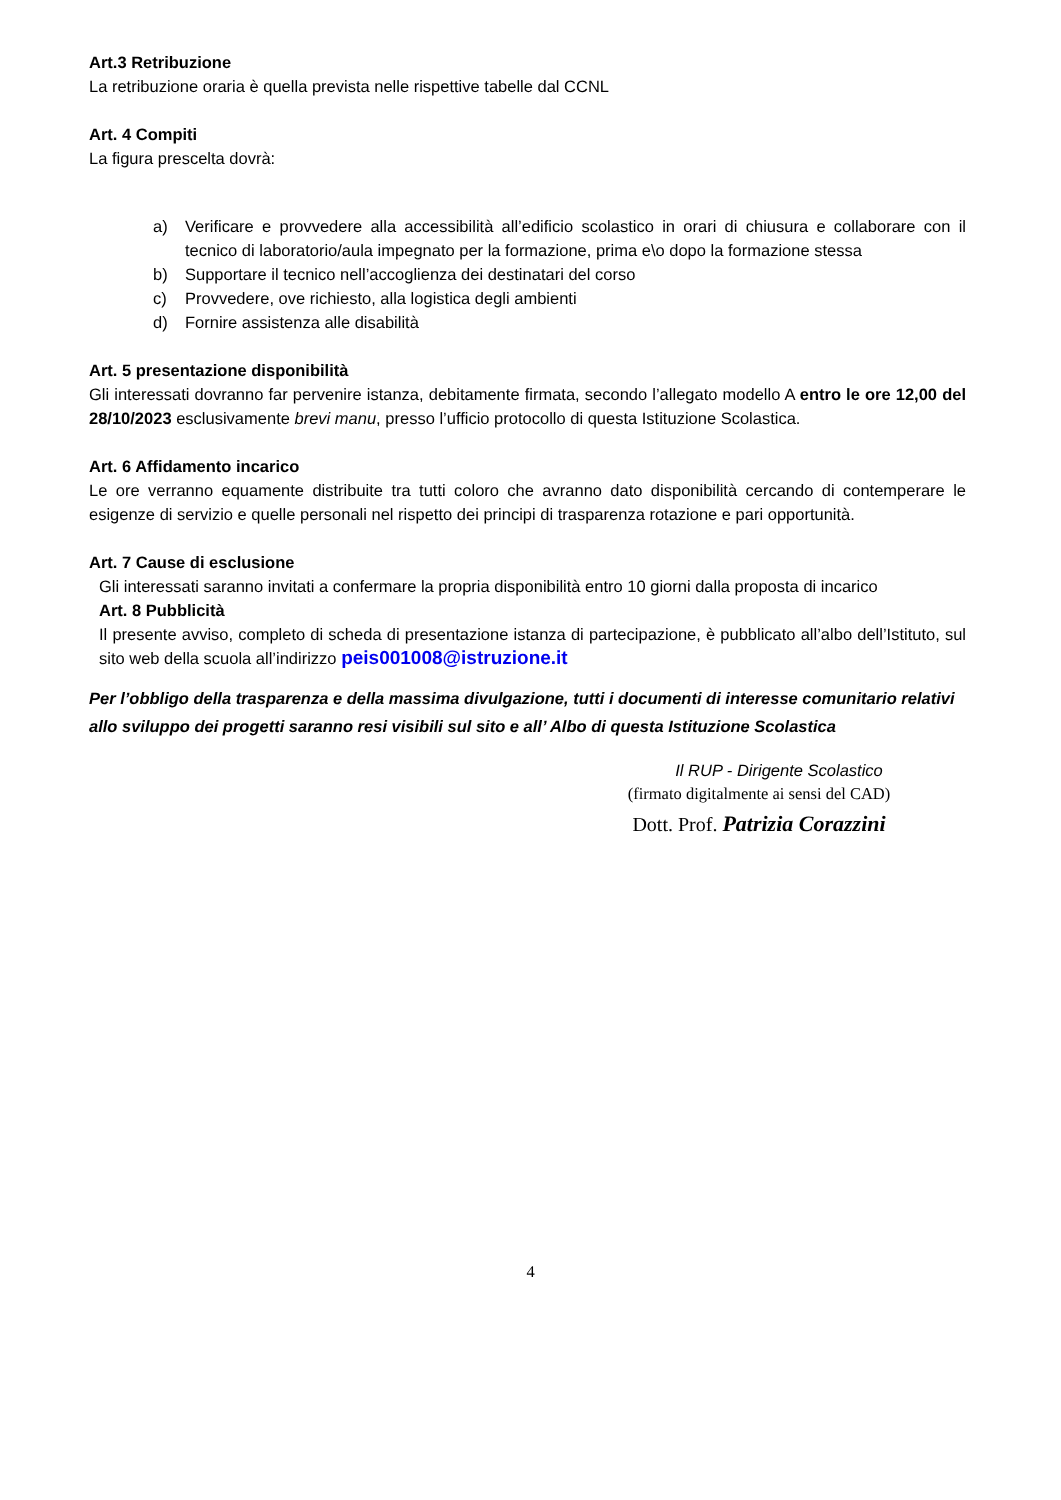Art.3 Retribuzione
La retribuzione oraria è quella prevista nelle rispettive tabelle dal CCNL
Art. 4 Compiti
La figura prescelta dovrà:
a) Verificare e provvedere alla accessibilità all’edificio scolastico in orari di chiusura e collaborare con il tecnico di laboratorio/aula impegnato per la formazione, prima e\o dopo la formazione stessa
b) Supportare il tecnico nell’accoglienza dei destinatari del corso
c) Provvedere, ove richiesto, alla logistica degli ambienti
d) Fornire assistenza alle disabilità
Art. 5 presentazione disponibilità
Gli interessati dovranno far pervenire istanza, debitamente firmata, secondo l’allegato modello A entro le ore 12,00 del 28/10/2023 esclusivamente brevi manu, presso l’ufficio protocollo di questa Istituzione Scolastica.
Art. 6 Affidamento incarico
Le ore verranno equamente distribuite tra tutti coloro che avranno dato disponibilità cercando di contemperare le esigenze di servizio e quelle personali nel rispetto dei principi di trasparenza rotazione e pari opportunità.
Art. 7 Cause di esclusione
Gli interessati saranno invitati a confermare la propria disponibilità entro 10 giorni dalla proposta di incarico
Art. 8 Pubblicità
Il presente avviso, completo di scheda di presentazione istanza di partecipazione, è pubblicato all’albo dell’Istituto, sul sito web della scuola all’indirizzo peis001008@istruzione.it
Per l’obbligo della trasparenza e della massima divulgazione, tutti i documenti di interesse comunitario relativi allo sviluppo dei progetti saranno resi visibili sul sito e all’ Albo di questa Istituzione Scolastica
Il RUP - Dirigente Scolastico
(firmato digitalmente ai sensi del CAD)
Dott. Prof. Patrizia Corazzini
4